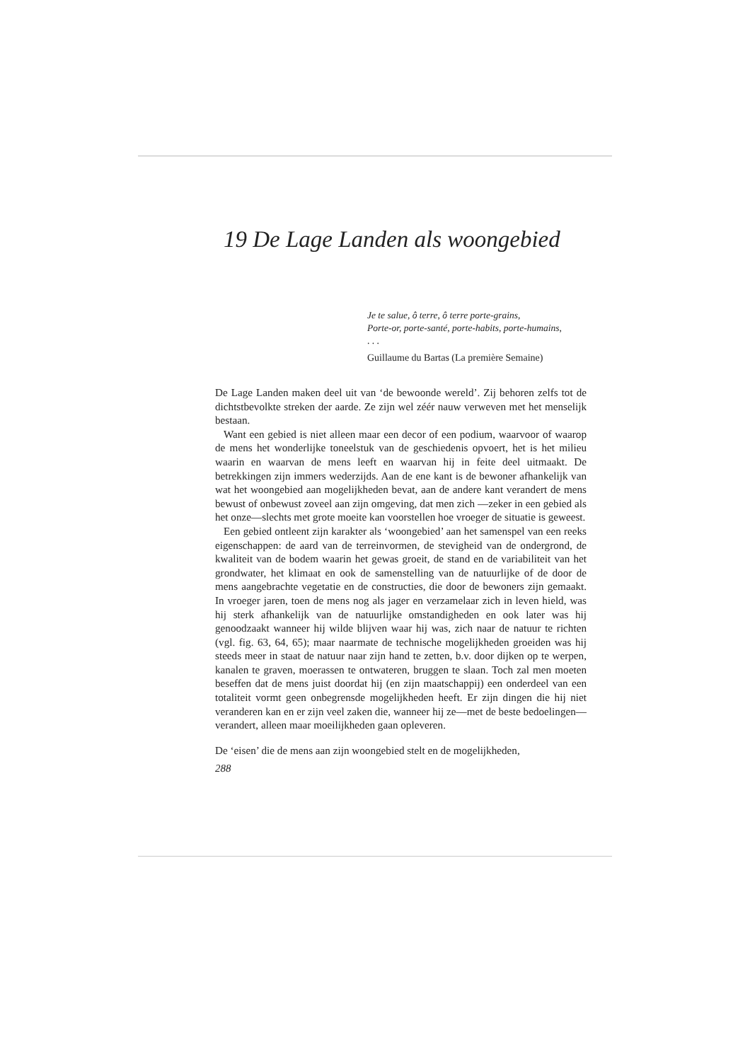19 De Lage Landen als woongebied
Je te salue, ô terre, ô terre porte-grains,
Porte-or, porte-santé, porte-habits, porte-humains,
. . .
Guillaume du Bartas (La première Semaine)
De Lage Landen maken deel uit van ‘de bewoonde wereld’. Zij behoren zelfs tot de dichtstbevolkte streken der aarde. Ze zijn wel zéér nauw verweven met het menselijk bestaan.
Want een gebied is niet alleen maar een decor of een podium, waarvoor of waarop de mens het wonderlijke toneelstuk van de geschiedenis opvoert, het is het milieu waarin en waarvan de mens leeft en waarvan hij in feite deel uitmaakt. De betrekkingen zijn immers wederzijds. Aan de ene kant is de bewoner afhankelijk van wat het woongebied aan mogelijkheden bevat, aan de andere kant verandert de mens bewust of onbewust zoveel aan zijn omgeving, dat men zich —zeker in een gebied als het onze—slechts met grote moeite kan voorstellen hoe vroeger de situatie is geweest.
Een gebied ontleent zijn karakter als ‘woongebied’ aan het samenspel van een reeks eigenschappen: de aard van de terreinvormen, de stevigheid van de ondergrond, de kwaliteit van de bodem waarin het gewas groeit, de stand en de variabiliteit van het grondwater, het klimaat en ook de samenstelling van de natuurlijke of de door de mens aangebrachte vegetatie en de constructies, die door de bewoners zijn gemaakt. In vroeger jaren, toen de mens nog als jager en verzamelaar zich in leven hield, was hij sterk afhankelijk van de natuurlijke omstandigheden en ook later was hij genoodzaakt wanneer hij wilde blijven waar hij was, zich naar de natuur te richten (vgl. fig. 63, 64, 65); maar naarmate de technische mogelijkheden groeiden was hij steeds meer in staat de natuur naar zijn hand te zetten, b.v. door dijken op te werpen, kanalen te graven, moerassen te ontwateren, bruggen te slaan. Toch zal men moeten beseffen dat de mens juist doordat hij (en zijn maatschappij) een onderdeel van een totaliteit vormt geen onbegrensde mogelijkheden heeft. Er zijn dingen die hij niet veranderen kan en er zijn veel zaken die, wanneer hij ze—met de beste bedoelingen—verandert, alleen maar moeilijkheden gaan opleveren.
De ‘eisen’ die de mens aan zijn woongebied stelt en de mogelijkheden,
288